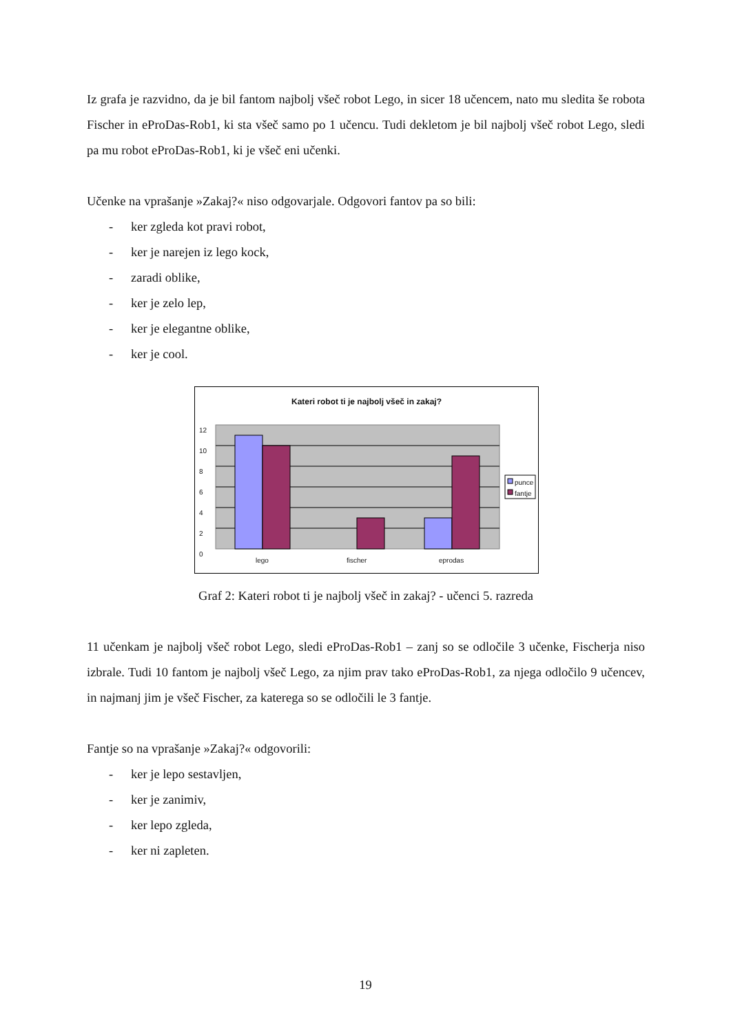Iz grafa je razvidno, da je bil fantom najbolj všeč robot Lego, in sicer 18 učencem, nato mu sledita še robota Fischer in eProDas-Rob1, ki sta všeč samo po 1 učencu. Tudi dekletom je bil najbolj všeč robot Lego, sledi pa mu robot eProDas-Rob1, ki je všeč eni učenki.
Učenke na vprašanje »Zakaj?« niso odgovarjale. Odgovori fantov pa so bili:
- ker zgleda kot pravi robot,
- ker je narejen iz lego kock,
- zaradi oblike,
- ker je zelo lep,
- ker je elegantne oblike,
- ker je cool.
Kateri robot ti je najbolj všeč in zakaj?
12
10
8
6
4
2
0
lego fischer eprodas
punce
fantje
Graf 2: Kateri robot ti je najbolj všeč in zakaj? - učenci 5. razreda
11 učenkam je najbolj všeč robot Lego, sledi eProDas-Rob1 – zanj so se odločile 3 učenke, Fischerja niso izbrale. Tudi 10 fantom je najbolj všeč Lego, za njim prav tako eProDas-Rob1, za njega odločilo 9 učencev, in najmanj jim je všeč Fischer, za katerega so se odločili le 3 fantje.
Fantje so na vprašanje »Zakaj?« odgovorili:
- ker je lepo sestavljen,
- ker je zanimiv,
- ker lepo zgleda,
- ker ni zapleten.
19